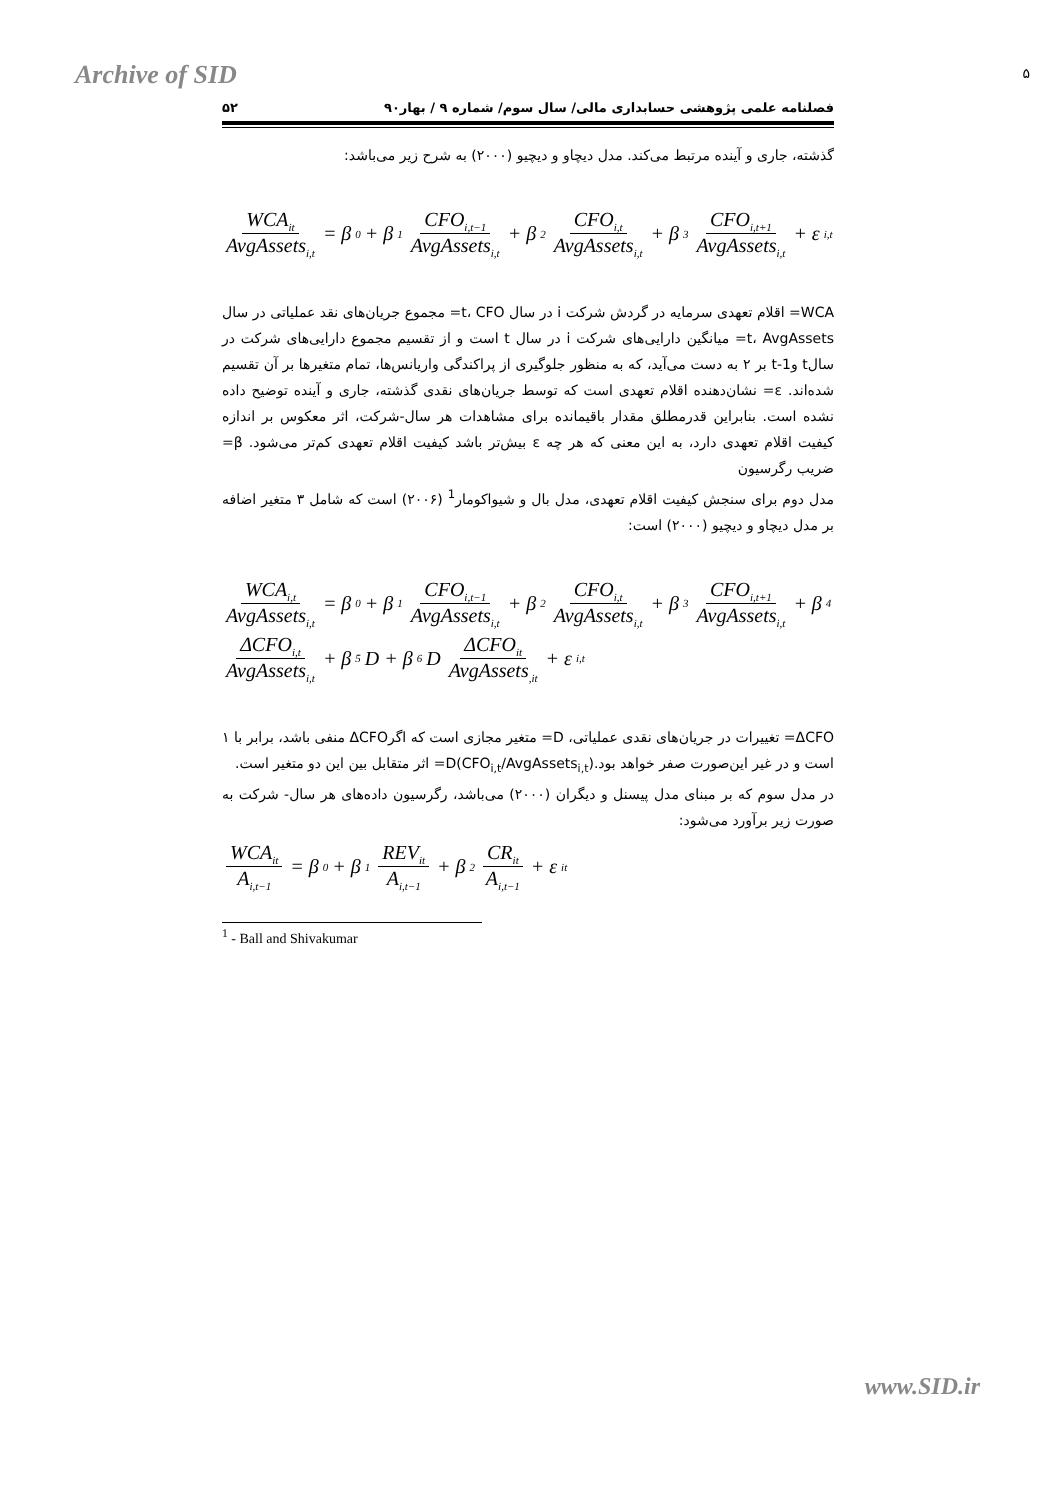Archive of SID ۵
فصلنامه علمی پژوهشی حسابداری مالی/ سال سوم/ شماره ۹ / بهار۹۰ ۵۲
گذشته، جاری و آینده مرتبط می‌کند. مدل دیچاو و دیچیو (۲۰۰۰) به شرح زیر می‌باشد:
WCA<sub>it</sub> AvgAssets<sub>i,t</sub> = β<sub>0</sub> + β<sub>1</sub> CFO<sub>i,t−1</sub> AvgAssets<sub>i,t</sub> + β<sub>2</sub> CFO<sub>i,t</sub> AvgAssets<sub>i,t</sub> + β<sub>3</sub> CFO<sub>i,t+1</sub> AvgAssets<sub>i,t</sub> + ε<sub>i,t</sub>
WCA= اقلام تعهدی سرمایه در گردش شرکت i در سال t، CFO= مجموع جریان‌های نقد عملیاتی در سال t، AvgAssets= میانگین دارایی‌های شرکت i در سال t است و از تقسیم مجموع دارایی‌های شرکت در سالt وt-1 بر ۲ به دست می‌آید، که به منظور جلوگیری از پراکندگی واریانس‌ها، تمام متغیرها بر آن تقسیم شده‌اند. ε= نشان‌دهنده اقلام تعهدی است که توسط جریان‌های نقدی گذشته، جاری و آینده توضیح داده نشده است. بنابراین قدرمطلق مقدار باقیمانده برای مشاهدات هر سال-شرکت، اثر معکوس بر اندازه کیفیت اقلام تعهدی دارد، به این معنی که هر چه ε بیش‌تر باشد کیفیت اقلام تعهدی کم‌تر می‌شود. β= ضریب رگرسیون
مدل دوم برای سنجش کیفیت اقلام تعهدی، مدل بال و شیواکومار<sup>1</sup> (۲۰۰۶) است که شامل ۳ متغیر اضافه بر مدل دیچاو و دیچیو (۲۰۰۰) است:
WCA<sub>i,t</sub> AvgAssets<sub>i,t</sub> = β<sub>0</sub> + β<sub>1</sub> CFO<sub>i,t−1</sub> AvgAssets<sub>i,t</sub> + β<sub>2</sub> CFO<sub>i,t</sub> AvgAssets<sub>i,t</sub> + β<sub>3</sub> CFO<sub>i,t+1</sub> AvgAssets<sub>i,t</sub> + β<sub>4</sub> ΔCFO<sub>i,t</sub> AvgAssets<sub>i,t</sub> + β<sub>5</sub>D + β<sub>6</sub>D ΔCFO<sub>it</sub> AvgAssets<sub>,it</sub> + ε<sub>i,t</sub>
ΔCFO= تغییرات در جریان‌های نقدی عملیاتی، D= متغیر مجازی است که اگرΔCFO منفی باشد، برابر با ۱ است و در غیر این‌صورت صفر خواهد بود.D(CFO<sub>i,t</sub>/AvgAssets<sub>i,t</sub>)= اثر متقابل بین این دو متغیر است.
در مدل سوم که بر مبنای مدل پیسنل و دیگران (۲۰۰۰) می‌باشد، رگرسیون داده‌های هر سال- شرکت به صورت زیر برآورد می‌شود:
WCA<sub>it</sub> A<sub>i,t−1</sub> = β<sub>0</sub> + β<sub>1</sub> REV<sub>it</sub> A<sub>i,t−1</sub> + β<sub>2</sub> CR<sub>it</sub> A<sub>i,t−1</sub> + ε<sub>it</sub>
<sup>1</sup> - Ball and Shivakumar
www.SID.ir